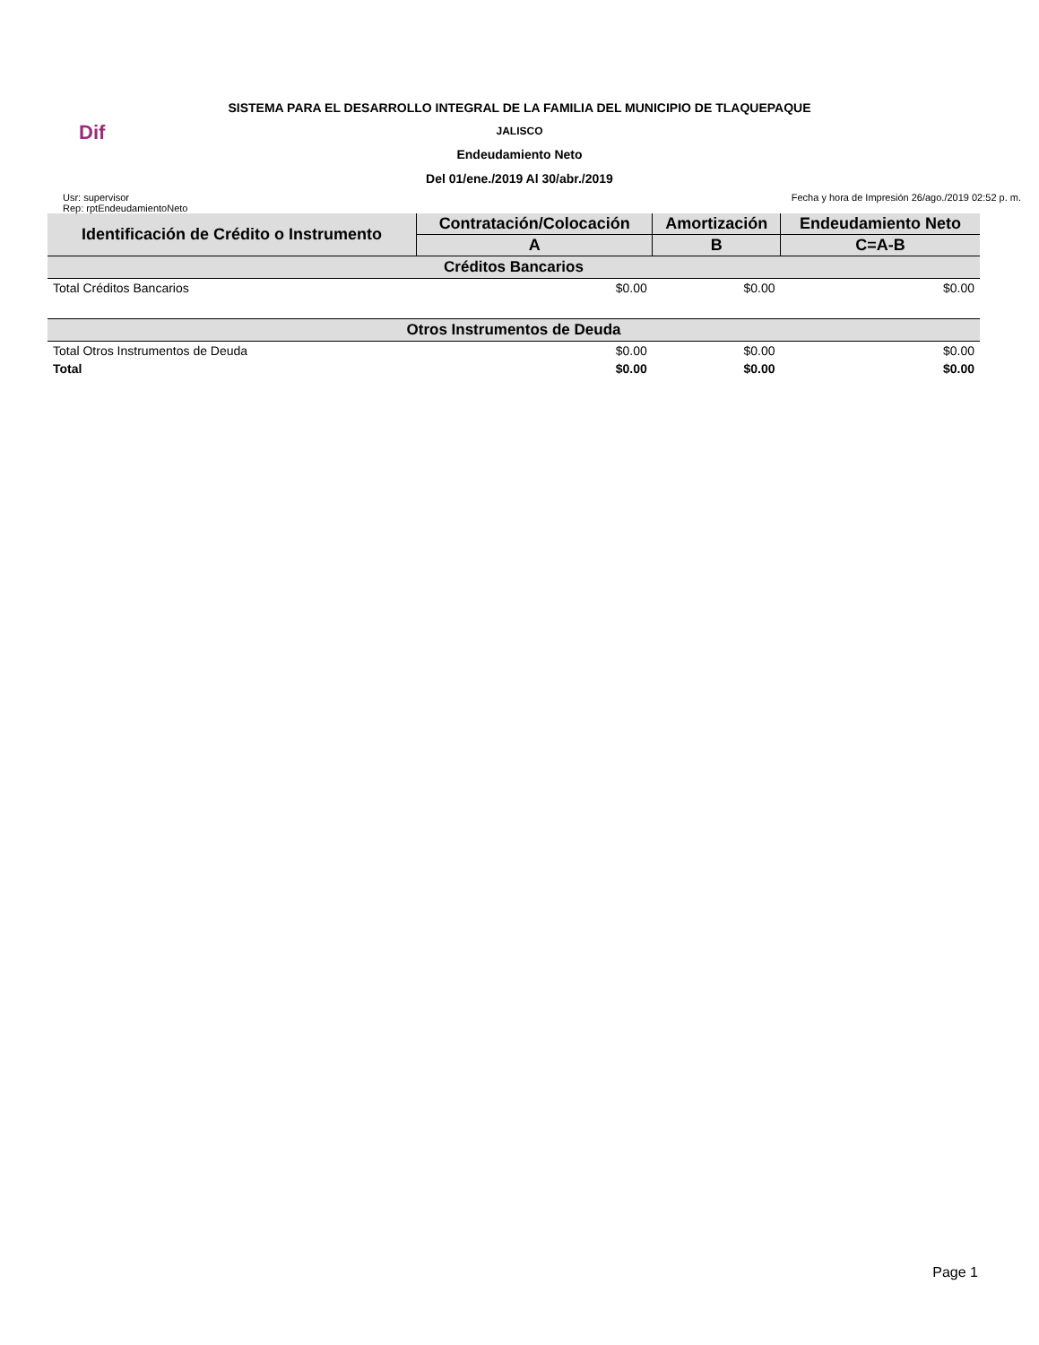Dif
SISTEMA PARA EL DESARROLLO INTEGRAL DE LA FAMILIA DEL MUNICIPIO DE TLAQUEPAQUE
JALISCO
Endeudamiento Neto
Del 01/ene./2019 Al 30/abr./2019
Usr: supervisor
Rep: rptEndeudamientoNeto
Fecha y hora de Impresión 26/ago./2019 02:52 p. m.
| Identificación de Crédito o Instrumento | Contratación/Colocación | Amortización | Endeudamiento Neto |
| --- | --- | --- | --- |
| | A | B | C=A-B |
| Créditos Bancarios | | | |
| Total Créditos Bancarios | $0.00 | $0.00 | $0.00 |
| Otros Instrumentos de Deuda | | | |
| Total Otros Instrumentos de Deuda | $0.00 | $0.00 | $0.00 |
| Total | $0.00 | $0.00 | $0.00 |
Page 1